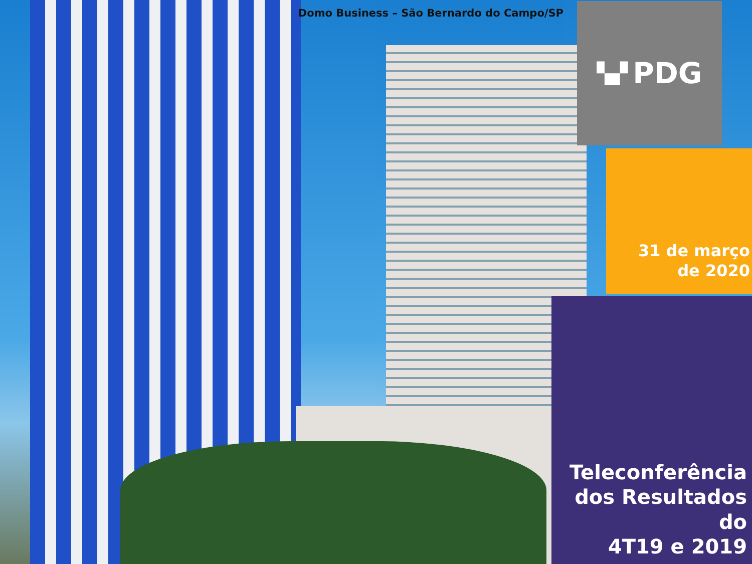Domo Business – São Bernardo do Campo/SP
▚▞ PDG
31 de março
de 2020
Teleconferência
dos Resultados do
4T19 e 2019